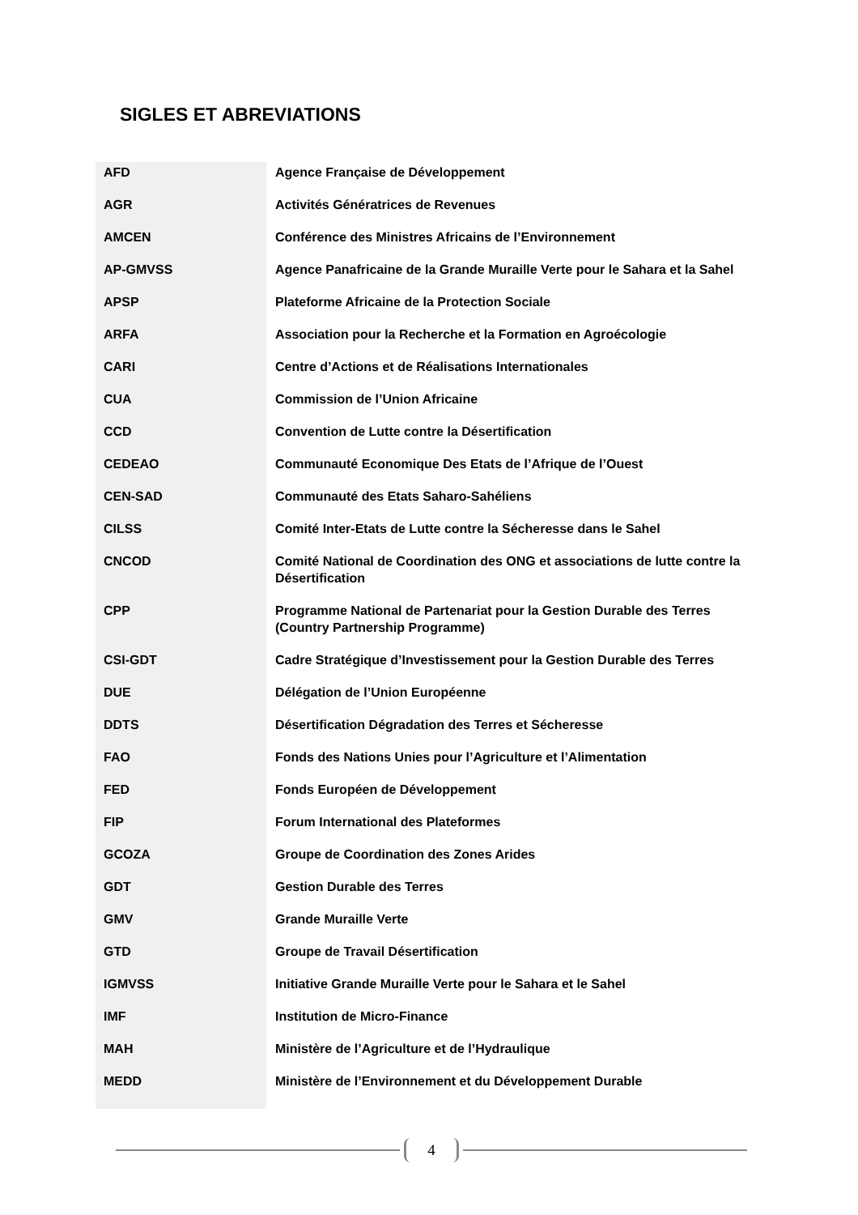SIGLES ET ABREVIATIONS
| AFD | Agence Française de Développement |
| AGR | Activités Génératrices de Revenues |
| AMCEN | Conférence des Ministres Africains de l’Environnement |
| AP-GMVSS | Agence Panafricaine de la Grande Muraille Verte pour le Sahara et la Sahel |
| APSP | Plateforme Africaine de la Protection Sociale |
| ARFA | Association pour la Recherche et la Formation en Agroécologie |
| CARI | Centre d’Actions et de Réalisations Internationales |
| CUA | Commission de l’Union Africaine |
| CCD | Convention de Lutte contre la Désertification |
| CEDEAO | Communauté Economique Des Etats de l’Afrique de l’Ouest |
| CEN-SAD | Communauté des Etats Saharo-Sahéliens |
| CILSS | Comité Inter-Etats de Lutte contre la Sécheresse dans le Sahel |
| CNCOD | Comité National de Coordination des ONG et associations de lutte contre la Désertification |
| CPP | Programme National de Partenariat pour la Gestion Durable des Terres (Country Partnership Programme) |
| CSI-GDT | Cadre Stratégique d’Investissement pour la Gestion Durable des Terres |
| DUE | Délégation de l’Union Européenne |
| DDTS | Désertification Dégradation des Terres et Sécheresse |
| FAO | Fonds des Nations Unies pour l’Agriculture et l’Alimentation |
| FED | Fonds Européen de Développement |
| FIP | Forum International des Plateformes |
| GCOZA | Groupe de Coordination des Zones Arides |
| GDT | Gestion Durable des Terres |
| GMV | Grande Muraille Verte |
| GTD | Groupe de Travail Désertification |
| IGMVSS | Initiative Grande Muraille Verte pour le Sahara et le Sahel |
| IMF | Institution de Micro-Finance |
| MAH | Ministère de l’Agriculture et de l’Hydraulique |
| MEDD | Ministère de l’Environnement et du Développement Durable |
4